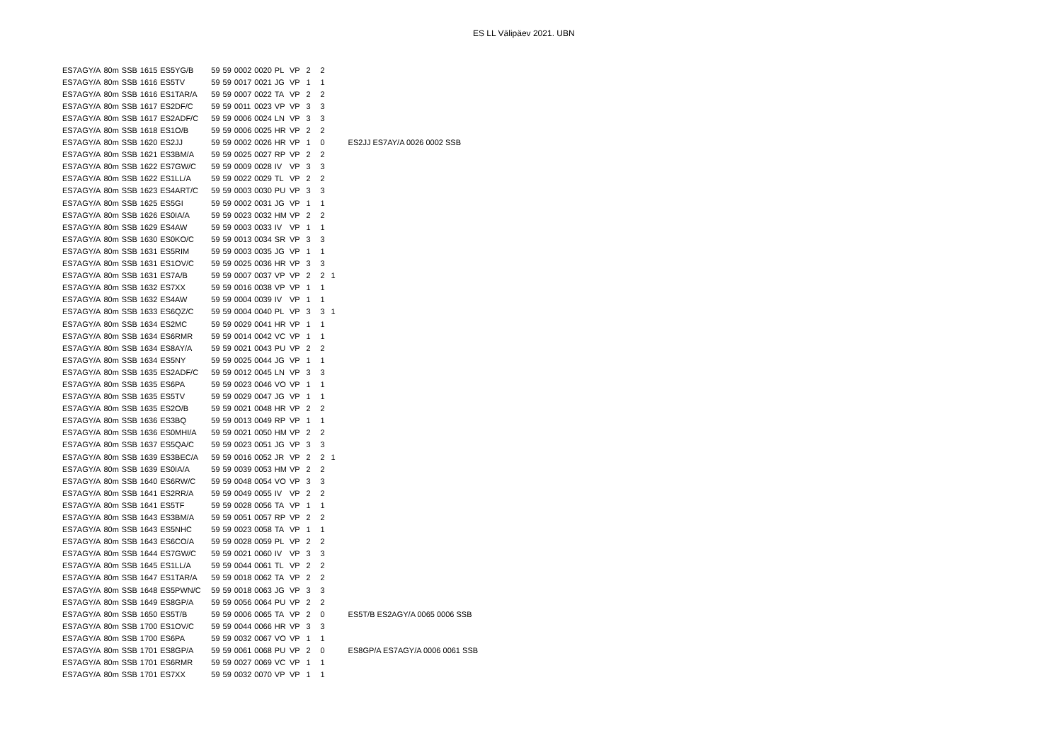ES LL Välipäev 2021. UBN
| ES7AGY/A | 80m | SSB | 1615 | ES5YG/B | 59 | 59 | 0002 | 0020 | PL | VP | 2 | 2 | | |
| ES7AGY/A | 80m | SSB | 1616 | ES5TV | 59 | 59 | 0017 | 0021 | JG | VP | 1 | 1 | | |
| ES7AGY/A | 80m | SSB | 1616 | ES1TAR/A | 59 | 59 | 0007 | 0022 | TA | VP | 2 | 2 | | |
| ES7AGY/A | 80m | SSB | 1617 | ES2DF/C | 59 | 59 | 0011 | 0023 | VP | VP | 3 | 3 | | |
| ES7AGY/A | 80m | SSB | 1617 | ES2ADF/C | 59 | 59 | 0006 | 0024 | LN | VP | 3 | 3 | | |
| ES7AGY/A | 80m | SSB | 1618 | ES1O/B | 59 | 59 | 0006 | 0025 | HR | VP | 2 | 2 | | |
| ES7AGY/A | 80m | SSB | 1620 | ES2JJ | 59 | 59 | 0002 | 0026 | HR | VP | 1 | 0 | | ES2JJ ES7AY/A 0026 0002 SSB |
| ES7AGY/A | 80m | SSB | 1621 | ES3BM/A | 59 | 59 | 0025 | 0027 | RP | VP | 2 | 2 | | |
| ES7AGY/A | 80m | SSB | 1622 | ES7GW/C | 59 | 59 | 0009 | 0028 | IV | VP | 3 | 3 | | |
| ES7AGY/A | 80m | SSB | 1622 | ES1LL/A | 59 | 59 | 0022 | 0029 | TL | VP | 2 | 2 | | |
| ES7AGY/A | 80m | SSB | 1623 | ES4ART/C | 59 | 59 | 0003 | 0030 | PU | VP | 3 | 3 | | |
| ES7AGY/A | 80m | SSB | 1625 | ES5GI | 59 | 59 | 0002 | 0031 | JG | VP | 1 | 1 | | |
| ES7AGY/A | 80m | SSB | 1626 | ES0IA/A | 59 | 59 | 0023 | 0032 | HM | VP | 2 | 2 | | |
| ES7AGY/A | 80m | SSB | 1629 | ES4AW | 59 | 59 | 0003 | 0033 | IV | VP | 1 | 1 | | |
| ES7AGY/A | 80m | SSB | 1630 | ES0KO/C | 59 | 59 | 0013 | 0034 | SR | VP | 3 | 3 | | |
| ES7AGY/A | 80m | SSB | 1631 | ES5RIM | 59 | 59 | 0003 | 0035 | JG | VP | 1 | 1 | | |
| ES7AGY/A | 80m | SSB | 1631 | ES1OV/C | 59 | 59 | 0025 | 0036 | HR | VP | 3 | 3 | | |
| ES7AGY/A | 80m | SSB | 1631 | ES7A/B | 59 | 59 | 0007 | 0037 | VP | VP | 2 | 2 | 1 | |
| ES7AGY/A | 80m | SSB | 1632 | ES7XX | 59 | 59 | 0016 | 0038 | VP | VP | 1 | 1 | | |
| ES7AGY/A | 80m | SSB | 1632 | ES4AW | 59 | 59 | 0004 | 0039 | IV | VP | 1 | 1 | | |
| ES7AGY/A | 80m | SSB | 1633 | ES6QZ/C | 59 | 59 | 0004 | 0040 | PL | VP | 3 | 3 | 1 | |
| ES7AGY/A | 80m | SSB | 1634 | ES2MC | 59 | 59 | 0029 | 0041 | HR | VP | 1 | 1 | | |
| ES7AGY/A | 80m | SSB | 1634 | ES6RMR | 59 | 59 | 0014 | 0042 | VC | VP | 1 | 1 | | |
| ES7AGY/A | 80m | SSB | 1634 | ES8AY/A | 59 | 59 | 0021 | 0043 | PU | VP | 2 | 2 | | |
| ES7AGY/A | 80m | SSB | 1634 | ES5NY | 59 | 59 | 0025 | 0044 | JG | VP | 1 | 1 | | |
| ES7AGY/A | 80m | SSB | 1635 | ES2ADF/C | 59 | 59 | 0012 | 0045 | LN | VP | 3 | 3 | | |
| ES7AGY/A | 80m | SSB | 1635 | ES6PA | 59 | 59 | 0023 | 0046 | VO | VP | 1 | 1 | | |
| ES7AGY/A | 80m | SSB | 1635 | ES5TV | 59 | 59 | 0029 | 0047 | JG | VP | 1 | 1 | | |
| ES7AGY/A | 80m | SSB | 1635 | ES2O/B | 59 | 59 | 0021 | 0048 | HR | VP | 2 | 2 | | |
| ES7AGY/A | 80m | SSB | 1636 | ES3BQ | 59 | 59 | 0013 | 0049 | RP | VP | 1 | 1 | | |
| ES7AGY/A | 80m | SSB | 1636 | ES0MHI/A | 59 | 59 | 0021 | 0050 | HM | VP | 2 | 2 | | |
| ES7AGY/A | 80m | SSB | 1637 | ES5QA/C | 59 | 59 | 0023 | 0051 | JG | VP | 3 | 3 | | |
| ES7AGY/A | 80m | SSB | 1639 | ES3BEC/A | 59 | 59 | 0016 | 0052 | JR | VP | 2 | 2 | 1 | |
| ES7AGY/A | 80m | SSB | 1639 | ES0IA/A | 59 | 59 | 0039 | 0053 | HM | VP | 2 | 2 | | |
| ES7AGY/A | 80m | SSB | 1640 | ES6RW/C | 59 | 59 | 0048 | 0054 | VO | VP | 3 | 3 | | |
| ES7AGY/A | 80m | SSB | 1641 | ES2RR/A | 59 | 59 | 0049 | 0055 | IV | VP | 2 | 2 | | |
| ES7AGY/A | 80m | SSB | 1641 | ES5TF | 59 | 59 | 0028 | 0056 | TA | VP | 1 | 1 | | |
| ES7AGY/A | 80m | SSB | 1643 | ES3BM/A | 59 | 59 | 0051 | 0057 | RP | VP | 2 | 2 | | |
| ES7AGY/A | 80m | SSB | 1643 | ES5NHC | 59 | 59 | 0023 | 0058 | TA | VP | 1 | 1 | | |
| ES7AGY/A | 80m | SSB | 1643 | ES6CO/A | 59 | 59 | 0028 | 0059 | PL | VP | 2 | 2 | | |
| ES7AGY/A | 80m | SSB | 1644 | ES7GW/C | 59 | 59 | 0021 | 0060 | IV | VP | 3 | 3 | | |
| ES7AGY/A | 80m | SSB | 1645 | ES1LL/A | 59 | 59 | 0044 | 0061 | TL | VP | 2 | 2 | | |
| ES7AGY/A | 80m | SSB | 1647 | ES1TAR/A | 59 | 59 | 0018 | 0062 | TA | VP | 2 | 2 | | |
| ES7AGY/A | 80m | SSB | 1648 | ES5PWN/C | 59 | 59 | 0018 | 0063 | JG | VP | 3 | 3 | | |
| ES7AGY/A | 80m | SSB | 1649 | ES8GP/A | 59 | 59 | 0056 | 0064 | PU | VP | 2 | 2 | | |
| ES7AGY/A | 80m | SSB | 1650 | ES5T/B | 59 | 59 | 0006 | 0065 | TA | VP | 2 | 0 | | ES5T/B ES2AGY/A 0065 0006 SSB |
| ES7AGY/A | 80m | SSB | 1700 | ES1OV/C | 59 | 59 | 0044 | 0066 | HR | VP | 3 | 3 | | |
| ES7AGY/A | 80m | SSB | 1700 | ES6PA | 59 | 59 | 0032 | 0067 | VO | VP | 1 | 1 | | |
| ES7AGY/A | 80m | SSB | 1701 | ES8GP/A | 59 | 59 | 0061 | 0068 | PU | VP | 2 | 0 | | ES8GP/A ES7AGY/A 0006 0061 SSB |
| ES7AGY/A | 80m | SSB | 1701 | ES6RMR | 59 | 59 | 0027 | 0069 | VC | VP | 1 | 1 | | |
| ES7AGY/A | 80m | SSB | 1701 | ES7XX | 59 | 59 | 0032 | 0070 | VP | VP | 1 | 1 | | |